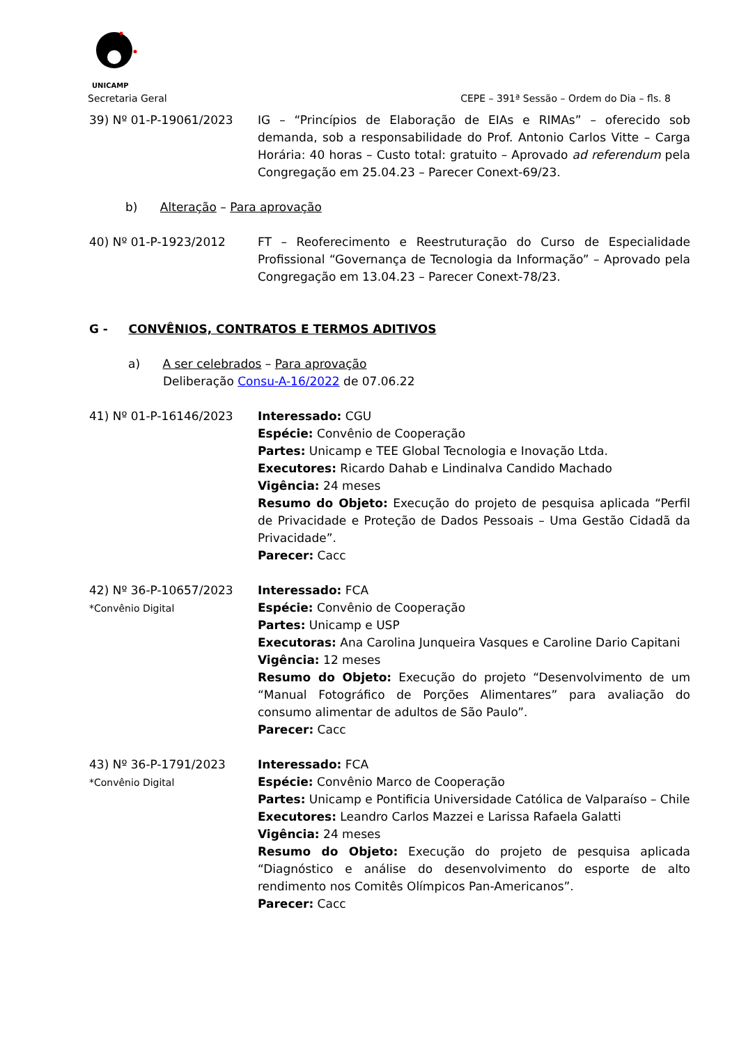UNICAMP
Secretaria Geral CEPE – 391ª Sessão – Ordem do Dia – fls. 8
39) Nº 01-P-19061/2023 IG – “Princípios de Elaboração de EIAs e RIMAs” – oferecido sob demanda, sob a responsabilidade do Prof. Antonio Carlos Vitte – Carga Horária: 40 horas – Custo total: gratuito – Aprovado ad referendum pela Congregação em 25.04.23 – Parecer Conext-69/23.
b) Alteração – Para aprovação
40) Nº 01-P-1923/2012 FT – Reoferecimento e Reestruturação do Curso de Especialidade Profissional “Governança de Tecnologia da Informação” – Aprovado pela Congregação em 13.04.23 – Parecer Conext-78/23.
G - CONVÊNIOS, CONTRATOS E TERMOS ADITIVOS
a) A ser celebrados – Para aprovação
Deliberação Consu-A-16/2022 de 07.06.22
41) Nº 01-P-16146/2023 Interessado: CGU
Espécie: Convênio de Cooperação
Partes: Unicamp e TEE Global Tecnologia e Inovação Ltda.
Executores: Ricardo Dahab e Lindinalva Candido Machado
Vigência: 24 meses
Resumo do Objeto: Execução do projeto de pesquisa aplicada “Perfil de Privacidade e Proteção de Dados Pessoais – Uma Gestão Cidadã da Privacidade”.
Parecer: Cacc
42) Nº 36-P-10657/2023
*Convênio Digital
Interessado: FCA
Espécie: Convênio de Cooperação
Partes: Unicamp e USP
Executoras: Ana Carolina Junqueira Vasques e Caroline Dario Capitani
Vigência: 12 meses
Resumo do Objeto: Execução do projeto “Desenvolvimento de um “Manual Fotográfico de Porções Alimentares” para avaliação do consumo alimentar de adultos de São Paulo”.
Parecer: Cacc
43) Nº 36-P-1791/2023
*Convênio Digital
Interessado: FCA
Espécie: Convênio Marco de Cooperação
Partes: Unicamp e Pontificia Universidade Católica de Valparaíso – Chile
Executores: Leandro Carlos Mazzei e Larissa Rafaela Galatti
Vigência: 24 meses
Resumo do Objeto: Execução do projeto de pesquisa aplicada “Diagnóstico e análise do desenvolvimento do esporte de alto rendimento nos Comitês Olímpicos Pan-Americanos”.
Parecer: Cacc